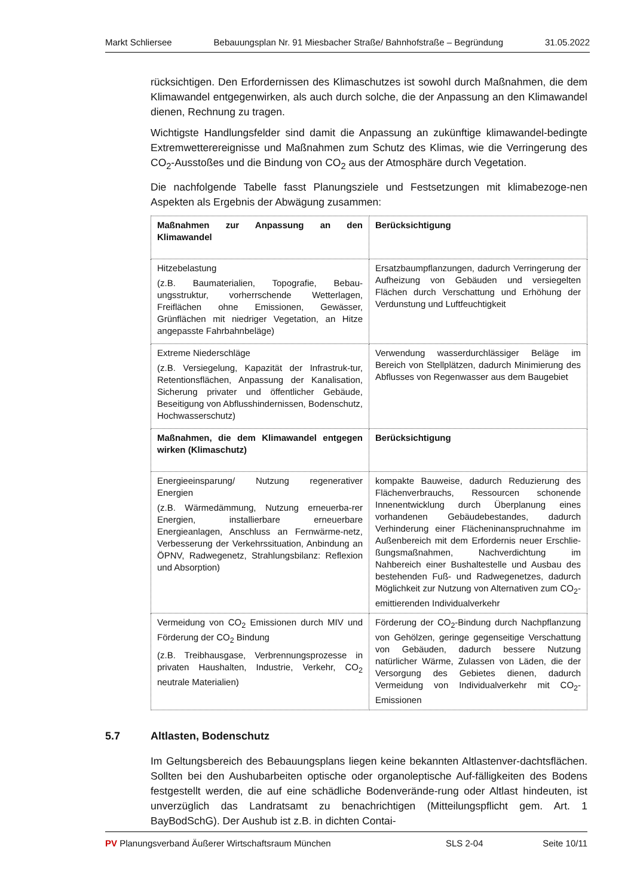Markt Schliersee Bebauungsplan Nr. 91 Miesbacher Straße/ Bahnhofstraße – Begründung 31.05.2022
rücksichtigen. Den Erfordernissen des Klimaschutzes ist sowohl durch Maßnahmen, die dem Klimawandel entgegenwirken, als auch durch solche, die der Anpassung an den Klimawandel dienen, Rechnung zu tragen.
Wichtigste Handlungsfelder sind damit die Anpassung an zukünftige klimawandel-bedingte Extremwetterereignisse und Maßnahmen zum Schutz des Klimas, wie die Verringerung des CO<sub>2</sub>-Ausstoßes und die Bindung von CO<sub>2</sub> aus der Atmosphäre durch Vegetation.
Die nachfolgende Tabelle fasst Planungsziele und Festsetzungen mit klimabezoge-nen Aspekten als Ergebnis der Abwägung zusammen:
| Maßnahmen zur Anpassung an den Klimawandel | Berücksichtigung |
| Hitzebelastung (z.B. Baumaterialien, Topografie, Bebau-ungsstruktur, vorherrschende Wetterlagen, Freiflächen ohne Emissionen, Gewässer, Grünflächen mit niedriger Vegetation, an Hitze angepasste Fahrbahnbeläge) | Ersatzbaumpflanzungen, dadurch Verringerung der Aufheizung von Gebäuden und versiegelten Flächen durch Verschattung und Erhöhung der Verdunstung und Luftfeuchtigkeit |
| Extreme Niederschläge (z.B. Versiegelung, Kapazität der Infrastruk-tur, Retentionsflächen, Anpassung der Kanalisation, Sicherung privater und öffentlicher Gebäude, Beseitigung von Abflusshindernissen, Bodenschutz, Hochwasserschutz) | Verwendung wasserdurchlässiger Beläge im Bereich von Stellplätzen, dadurch Minimierung des Abflusses von Regenwasser aus dem Baugebiet |
| Maßnahmen, die dem Klimawandel entgegen wirken (Klimaschutz) | Berücksichtigung |
| Energieeinsparung/ Nutzung regenerativer Energien (z.B. Wärmedämmung, Nutzung erneuerba-rer Energien, installierbare erneuerbare Energieanlagen, Anschluss an Fernwärme-netz, Verbesserung der Verkehrssituation, Anbindung an ÖPNV, Radwegenetz, Strahlungsbilanz: Reflexion und Absorption) | kompakte Bauweise, dadurch Reduzierung des Flächenverbrauchs, Ressourcen schonende Innenentwicklung durch Überplanung eines vorhandenen Gebäudebestandes, dadurch Verhinderung einer Flächeninanspruchnahme im Außenbereich mit dem Erfordernis neuer Erschlie-ßungsmaßnahmen, Nachverdichtung im Nahbereich einer Bushaltestelle und Ausbau des bestehenden Fuß- und Radwegenetzes, dadurch Möglichkeit zur Nutzung von Alternativen zum CO<sub>2</sub>-emittierenden Individualverkehr |
| Vermeidung von CO<sub>2</sub> Emissionen durch MIV und Förderung der CO<sub>2</sub> Bindung (z.B. Treibhausgase, Verbrennungsprozesse in privaten Haushalten, Industrie, Verkehr, CO<sub>2</sub> neutrale Materialien) | Förderung der CO<sub>2</sub>-Bindung durch Nachpflanzung von Gehölzen, geringe gegenseitige Verschattung von Gebäuden, dadurch bessere Nutzung natürlicher Wärme, Zulassen von Läden, die der Versorgung des Gebietes dienen, dadurch Vermeidung von Individualverkehr mit CO<sub>2</sub>-Emissionen |
5.7 Altlasten, Bodenschutz
Im Geltungsbereich des Bebauungsplans liegen keine bekannten Altlastenver-dachtsflächen. Sollten bei den Aushubarbeiten optische oder organoleptische Auf-fälligkeiten des Bodens festgestellt werden, die auf eine schädliche Bodenverände-rung oder Altlast hindeuten, ist unverzüglich das Landratsamt zu benachrichtigen (Mitteilungspflicht gem. Art. 1 BayBodSchG). Der Aushub ist z.B. in dichten Contai-
PV Planungsverband Äußerer Wirtschaftsraum München SLS 2-04 Seite 10/11